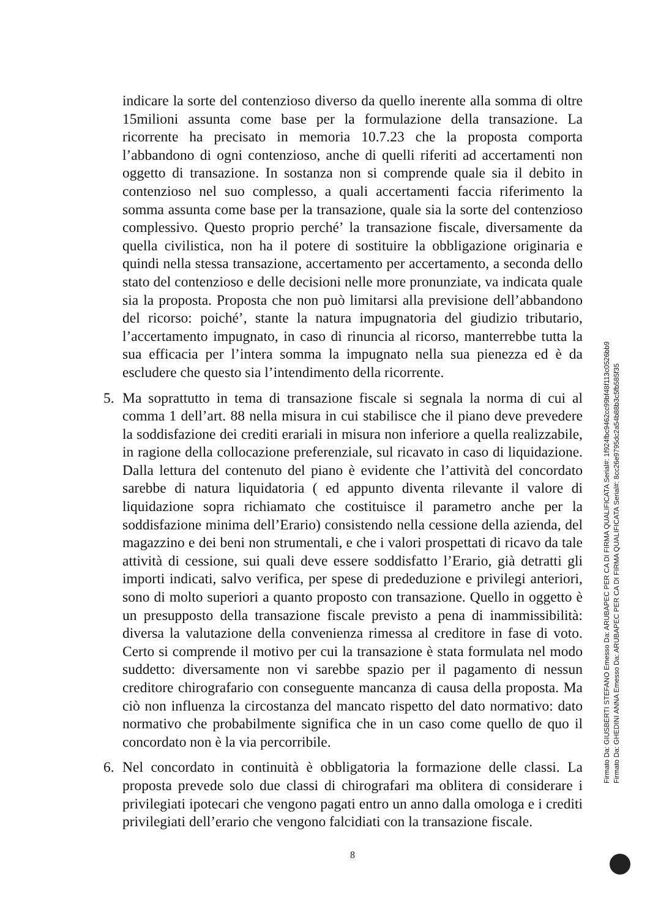indicare la sorte del contenzioso diverso da quello inerente alla somma di oltre 15milioni assunta come base per la formulazione della transazione. La ricorrente ha precisato in memoria 10.7.23 che la proposta comporta l’abbandono di ogni contenzioso, anche di quelli riferiti ad accertamenti non oggetto di transazione. In sostanza non si comprende quale sia il debito in contenzioso nel suo complesso, a quali accertamenti faccia riferimento la somma assunta come base per la transazione, quale sia la sorte del contenzioso complessivo. Questo proprio perché’ la transazione fiscale, diversamente da quella civilistica, non ha il potere di sostituire la obbligazione originaria e quindi nella stessa transazione, accertamento per accertamento, a seconda dello stato del contenzioso e delle decisioni nelle more pronunziate, va indicata quale sia la proposta. Proposta che non può limitarsi alla previsione dell’abbandono del ricorso: poiché’, stante la natura impugnatoria del giudizio tributario, l’accertamento impugnato, in caso di rinuncia al ricorso, manterrebbe tutta la sua efficacia per l’intera somma la impugnato nella sua pienezza ed è da escludere che questo sia l’intendimento della ricorrente.
5. Ma soprattutto in tema di transazione fiscale si segnala la norma di cui al comma 1 dell’art. 88 nella misura in cui stabilisce che il piano deve prevedere la soddisfazione dei crediti erariali in misura non inferiore a quella realizzabile, in ragione della collocazione preferenziale, sul ricavato in caso di liquidazione. Dalla lettura del contenuto del piano è evidente che l’attività del concordato sarebbe di natura liquidatoria ( ed appunto diventa rilevante il valore di liquidazione sopra richiamato che costituisce il parametro anche per la soddisfazione minima dell’Erario) consistendo nella cessione della azienda, del magazzino e dei beni non strumentali, e che i valori prospettati di ricavo da tale attività di cessione, sui quali deve essere soddisfatto l’Erario, già detratti gli importi indicati, salvo verifica, per spese di prededuzione e privilegi anteriori, sono di molto superiori a quanto proposto con transazione. Quello in oggetto è un presupposto della transazione fiscale previsto a pena di inammissibilità: diversa la valutazione della convenienza rimessa al creditore in fase di voto. Certo si comprende il motivo per cui la transazione è stata formulata nel modo suddetto: diversamente non vi sarebbe spazio per il pagamento di nessun creditore chirografario con conseguente mancanza di causa della proposta. Ma ciò non influenza la circostanza del mancato rispetto del dato normativo: dato normativo che probabilmente significa che in un caso come quello de quo il concordato non è la via percorribile.
6. Nel concordato in continuità è obbligatoria la formazione delle classi. La proposta prevede solo due classi di chirografari ma oblitera di considerare i privilegiati ipotecari che vengono pagati entro un anno dalla omologa e i crediti privilegiati dell’erario che vengono falcidiati con la transazione fiscale.
8
Firmato Da: GIUSBERTI STEFANO Emesso Da: ARUBAPEC PER CA DI FIRMA QUALIFICATA Serial#: 1f924fbc9462cc99bf48f113c0526bb9
Firmato Da: GHEDINI ANNA Emesso Da: ARUBAPEC PER CA DI FIRMA QUALIFICATA Serial#: 8cc26e9795dc2a54b88b3c5fb585f35